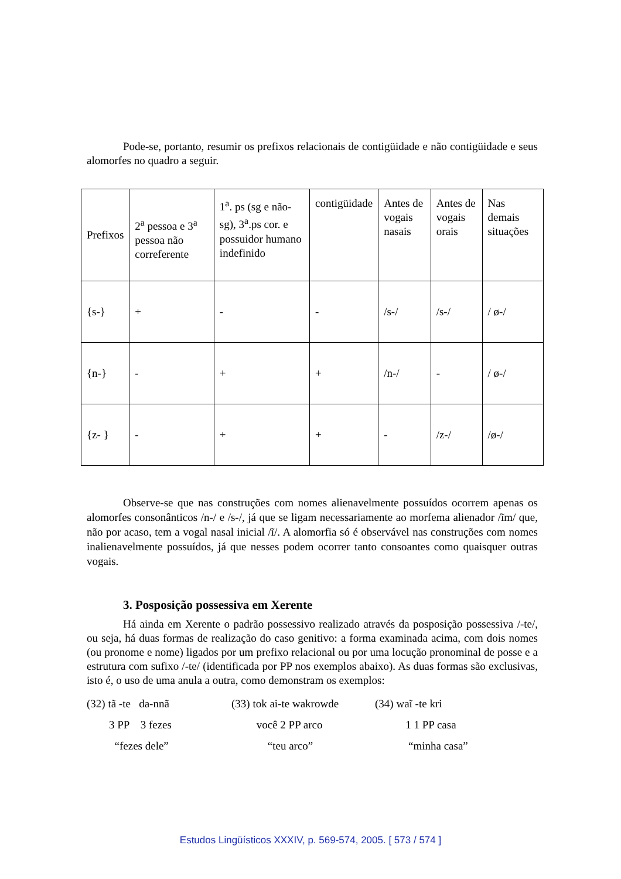Pode-se, portanto, resumir os prefixos relacionais de contigüidade e não contigüidade e seus alomorfes no quadro a seguir.
| Prefixos | 2<sup>a</sup> pessoa e 3<sup>a</sup> pessoa não correferente | 1<sup>a</sup>. ps (sg e não-sg), 3<sup>a</sup>.ps cor. e possuidor humano indefinido | contigüidade | Antes de vogais nasais | Antes de vogais orais | Nas demais situações |
| {s-} | + | - | - | /s-/ | /s-/ | / ø-/ |
| {n-} | - | + | + | /n-/ | - | / ø-/ |
| {z- } | - | + | + | - | /z-/ | /ø-/ |
Observe-se que nas construções com nomes alienavelmente possuídos ocorrem apenas os alomorfes consonânticos /n-/ e /s-/, já que se ligam necessariamente ao morfema alienador /ĩm/ que, não por acaso, tem a vogal nasal inicial /ĩ/. A alomorfia só é observável nas construções com nomes inalienavelmente possuídos, já que nesses podem ocorrer tanto consoantes como quaisquer outras vogais.
3. Posposição possessiva em Xerente
Há ainda em Xerente o padrão possessivo realizado através da posposição possessiva /-te/, ou seja, há duas formas de realização do caso genitivo: a forma examinada acima, com dois nomes (ou pronome e nome) ligados por um prefixo relacional ou por uma locução pronominal de posse e a estrutura com sufixo /-te/ (identificada por PP nos exemplos abaixo). As duas formas são exclusivas, isto é, o uso de uma anula a outra, como demonstram os exemplos:
(32) tã -te da-nnã
3 PP 3 fezes
“fezes dele”
(33) tok ai-te wakrowde
você 2 PP arco
“teu arco”
(34) waĩ -te kri
1 1 PP casa
“minha casa”
Estudos Lingüísticos XXXIV, p. 569-574, 2005. [ 573 / 574 ]